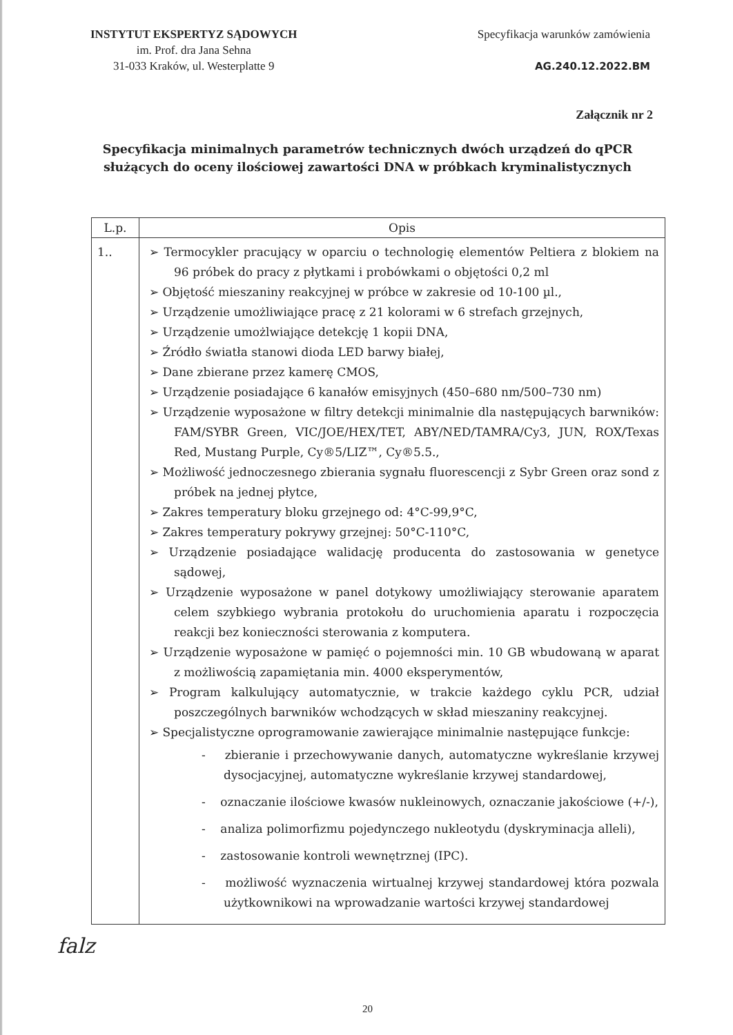INSTYTUT EKSPERTYZ SĄDOWYCH
im. Prof. dra Jana Sehna
31-033 Kraków, ul. Westerplatte 9
Specyfikacja warunków zamówienia
AG.240.12.2022.BM
Załącznik nr 2
Specyfikacja minimalnych parametrów technicznych dwóch urządzeń do qPCR
służących do oceny ilościowej zawartości DNA w próbkach kryminalistycznych
| L.p. | Opis |
| --- | --- |
| 1.. | ➢ Termocykler pracujący w oparciu o technologię elementów Peltiera z blokiem na 96 próbek do pracy z płytkami i probówkami o objętości 0,2 ml ➢ Objętość mieszaniny reakcyjnej w próbce w zakresie od 10-100 µl., ➢ Urządzenie umożliwiające pracę z 21 kolorami w 6 strefach grzejnych, ➢ Urządzenie umożlwiające detekcję 1 kopii DNA, ➢ Źródło światła stanowi dioda LED barwy białej, ➢ Dane zbierane przez kamerę CMOS, ➢ Urządzenie posiadające 6 kanałów emisyjnych (450–680 nm/500–730 nm) ➢ Urządzenie wyposażone w filtry detekcji minimalnie dla następujących barwników: FAM/SYBR Green, VIC/JOE/HEX/TET, ABY/NED/TAMRA/Cy3, JUN, ROX/Texas Red, Mustang Purple, Cy®5/LIZ™, Cy®5.5., ➢ Możliwość jednoczesnego zbierania sygnału fluorescencji z Sybr Green oraz sond z próbek na jednej płytce, ➢ Zakres temperatury bloku grzejnego od: 4°C-99,9°C, ➢ Zakres temperatury pokrywy grzejnej: 50°C-110°C, ➢ Urządzenie posiadające walidację producenta do zastosowania w genetyce sądowej, ➢ Urządzenie wyposażone w panel dotykowy umożliwiający sterowanie aparatem celem szybkiego wybrania protokołu do uruchomienia aparatu i rozpoczęcia reakcji bez konieczności sterowania z komputera. ➢ Urządzenie wyposażone w pamięć o pojemności min. 10 GB wbudowaną w aparat z możliwością zapamiętania min. 4000 eksperymentów, ➢ Program kalkulujący automatycznie, w trakcie każdego cyklu PCR, udział poszczególnych barwników wchodzących w skład mieszaniny reakcyjnej. ➢ Specjalistyczne oprogramowanie zawierające minimalnie następujące funkcje: - zbieranie i przechowywanie danych, automatyczne wykreślanie krzywej dysocjacyjnej, automatyczne wykreślanie krzywej standardowej, - oznaczanie ilościowe kwasów nukleinowych, oznaczanie jakościowe (+/-), - analiza polimorfizmu pojedynczego nukleotydu (dyskryminacja alleli), - zastosowanie kontroli wewnętrznej (IPC). - możliwość wyznaczenia wirtualnej krzywej standardowej która pozwala użytkownikowi na wprowadzanie wartości krzywej standardowej |
20
falz